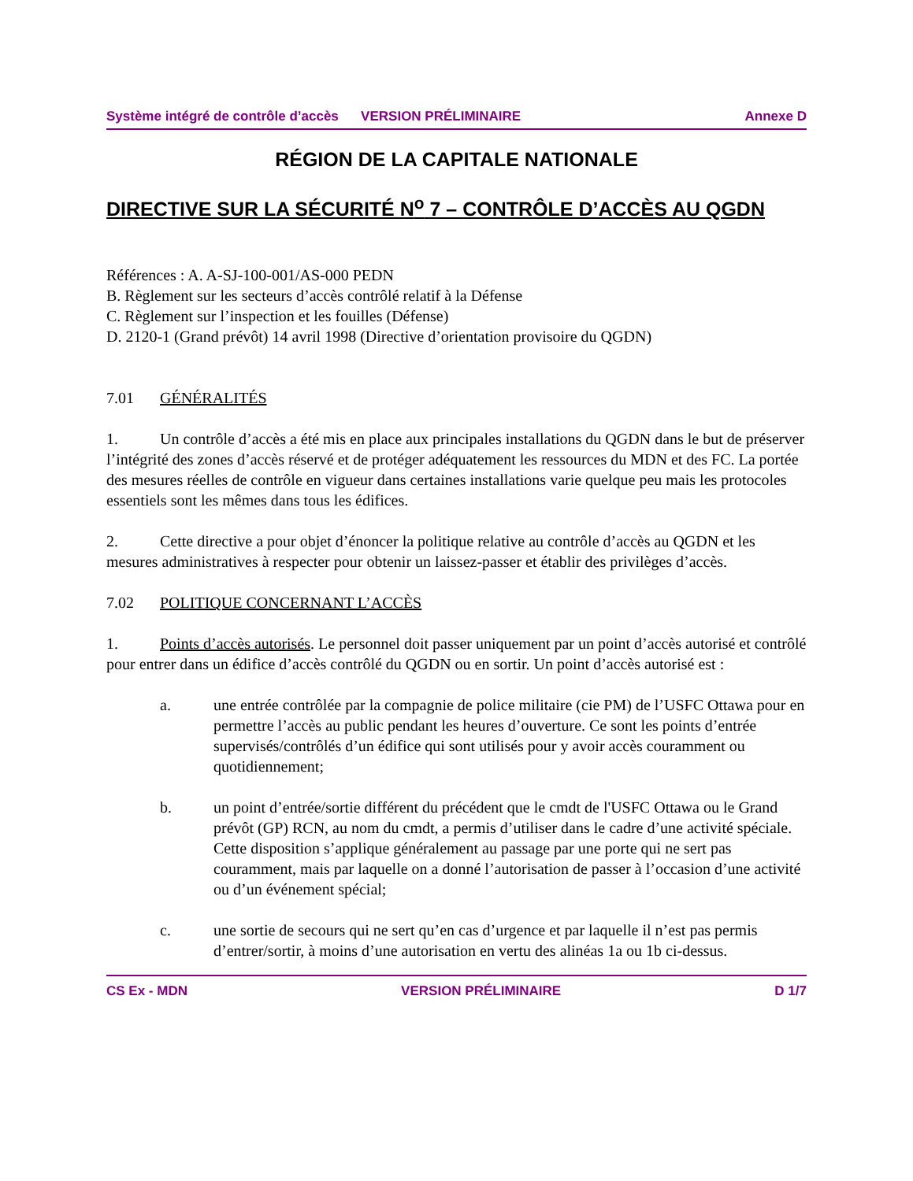Système intégré de contrôle d’accès VERSION PRÉLIMINAIRE Annexe D
RÉGION DE LA CAPITALE NATIONALE
DIRECTIVE SUR LA SÉCURITÉ N<sup>o</sup> 7 – CONTRÔLE D’ACCÈS AU QGDN
Références : A. A-SJ-100-001/AS-000 PEDN
B. Règlement sur les secteurs d’accès contrôlé relatif à la Défense
C. Règlement sur l’inspection et les fouilles (Défense)
D. 2120-1 (Grand prévôt) 14 avril 1998 (Directive d’orientation provisoire du QGDN)
7.01 GÉNÉRALITÉS
1. Un contrôle d’accès a été mis en place aux principales installations du QGDN dans le but de préserver l’intégrité des zones d’accès réservé et de protéger adéquatement les ressources du MDN et des FC. La portée des mesures réelles de contrôle en vigueur dans certaines installations varie quelque peu mais les protocoles essentiels sont les mêmes dans tous les édifices.
2. Cette directive a pour objet d’énoncer la politique relative au contrôle d’accès au QGDN et les mesures administratives à respecter pour obtenir un laissez-passer et établir des privilèges d’accès.
7.02 POLITIQUE CONCERNANT L’ACCÈS
1. Points d’accès autorisés. Le personnel doit passer uniquement par un point d’accès autorisé et contrôlé pour entrer dans un édifice d’accès contrôlé du QGDN ou en sortir. Un point d’accès autorisé est :
a. une entrée contrôlée par la compagnie de police militaire (cie PM) de l’USFC Ottawa pour en permettre l’accès au public pendant les heures d’ouverture. Ce sont les points d’entrée supervisés/contrôlés d’un édifice qui sont utilisés pour y avoir accès couramment ou quotidiennement;
b. un point d’entrée/sortie différent du précédent que le cmdt de l'USFC Ottawa ou le Grand prévôt (GP) RCN, au nom du cmdt, a permis d’utiliser dans le cadre d’une activité spéciale. Cette disposition s’applique généralement au passage par une porte qui ne sert pas couramment, mais par laquelle on a donné l’autorisation de passer à l’occasion d’une activité ou d’un événement spécial;
c. une sortie de secours qui ne sert qu’en cas d’urgence et par laquelle il n’est pas permis d’entrer/sortir, à moins d’une autorisation en vertu des alinéas 1a ou 1b ci-dessus.
CS Ex - MDN VERSION PRÉLIMINAIRE D 1/7